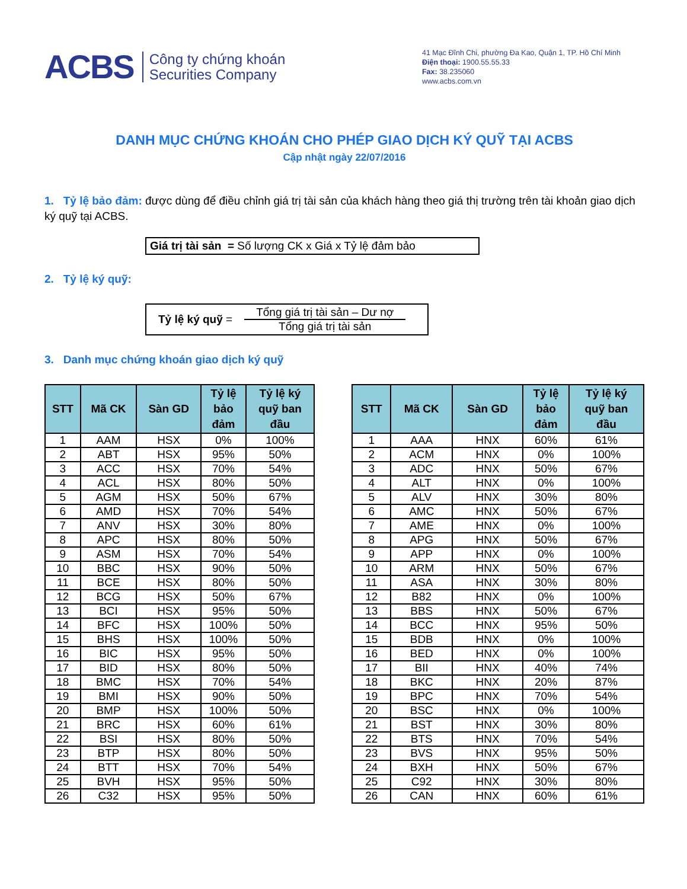ACBS
Công ty chứng khoán
Securities Company
41 Mạc Đĩnh Chi, phường Đa Kao, Quận 1, TP. Hồ Chí Minh
Điện thoại: 1900.55.55.33
Fax: 38.235060
www.acbs.com.vn
DANH MỤC CHỨNG KHOÁN CHO PHÉP GIAO DỊCH KÝ QUỸ TẠI ACBS
Cập nhật ngày 22/07/2016
1. Tỷ lệ bảo đảm: được dùng để điều chỉnh giá trị tài sản của khách hàng theo giá thị trường trên tài khoản giao dịch ký quỹ tại ACBS.
Giá trị tài sản = Số lượng CK x Giá x Tỷ lệ đảm bảo
2. Tỷ lệ ký quỹ:
Tỷ lệ ký quỹ =
Tổng giá trị tài sản – Dư nợ
Tổng giá trị tài sản
3. Danh mục chứng khoán giao dịch ký quỹ
| STT | Mã CK | Sàn GD | Tỷ lệ bảo đảm | Tỷ lệ ký quỹ ban đầu |
| --- | --- | --- | --- | --- |
| 1 | AAM | HSX | 0% | 100% |
| 2 | ABT | HSX | 95% | 50% |
| 3 | ACC | HSX | 70% | 54% |
| 4 | ACL | HSX | 80% | 50% |
| 5 | AGM | HSX | 50% | 67% |
| 6 | AMD | HSX | 70% | 54% |
| 7 | ANV | HSX | 30% | 80% |
| 8 | APC | HSX | 80% | 50% |
| 9 | ASM | HSX | 70% | 54% |
| 10 | BBC | HSX | 90% | 50% |
| 11 | BCE | HSX | 80% | 50% |
| 12 | BCG | HSX | 50% | 67% |
| 13 | BCI | HSX | 95% | 50% |
| 14 | BFC | HSX | 100% | 50% |
| 15 | BHS | HSX | 100% | 50% |
| 16 | BIC | HSX | 95% | 50% |
| 17 | BID | HSX | 80% | 50% |
| 18 | BMC | HSX | 70% | 54% |
| 19 | BMI | HSX | 90% | 50% |
| 20 | BMP | HSX | 100% | 50% |
| 21 | BRC | HSX | 60% | 61% |
| 22 | BSI | HSX | 80% | 50% |
| 23 | BTP | HSX | 80% | 50% |
| 24 | BTT | HSX | 70% | 54% |
| 25 | BVH | HSX | 95% | 50% |
| 26 | C32 | HSX | 95% | 50% |
| STT | Mã CK | Sàn GD | Tỷ lệ bảo đảm | Tỷ lệ ký quỹ ban đầu |
| --- | --- | --- | --- | --- |
| 1 | AAA | HNX | 60% | 61% |
| 2 | ACM | HNX | 0% | 100% |
| 3 | ADC | HNX | 50% | 67% |
| 4 | ALT | HNX | 0% | 100% |
| 5 | ALV | HNX | 30% | 80% |
| 6 | AMC | HNX | 50% | 67% |
| 7 | AME | HNX | 0% | 100% |
| 8 | APG | HNX | 50% | 67% |
| 9 | APP | HNX | 0% | 100% |
| 10 | ARM | HNX | 50% | 67% |
| 11 | ASA | HNX | 30% | 80% |
| 12 | B82 | HNX | 0% | 100% |
| 13 | BBS | HNX | 50% | 67% |
| 14 | BCC | HNX | 95% | 50% |
| 15 | BDB | HNX | 0% | 100% |
| 16 | BED | HNX | 0% | 100% |
| 17 | BII | HNX | 40% | 74% |
| 18 | BKC | HNX | 20% | 87% |
| 19 | BPC | HNX | 70% | 54% |
| 20 | BSC | HNX | 0% | 100% |
| 21 | BST | HNX | 30% | 80% |
| 22 | BTS | HNX | 70% | 54% |
| 23 | BVS | HNX | 95% | 50% |
| 24 | BXH | HNX | 50% | 67% |
| 25 | C92 | HNX | 30% | 80% |
| 26 | CAN | HNX | 60% | 61% |